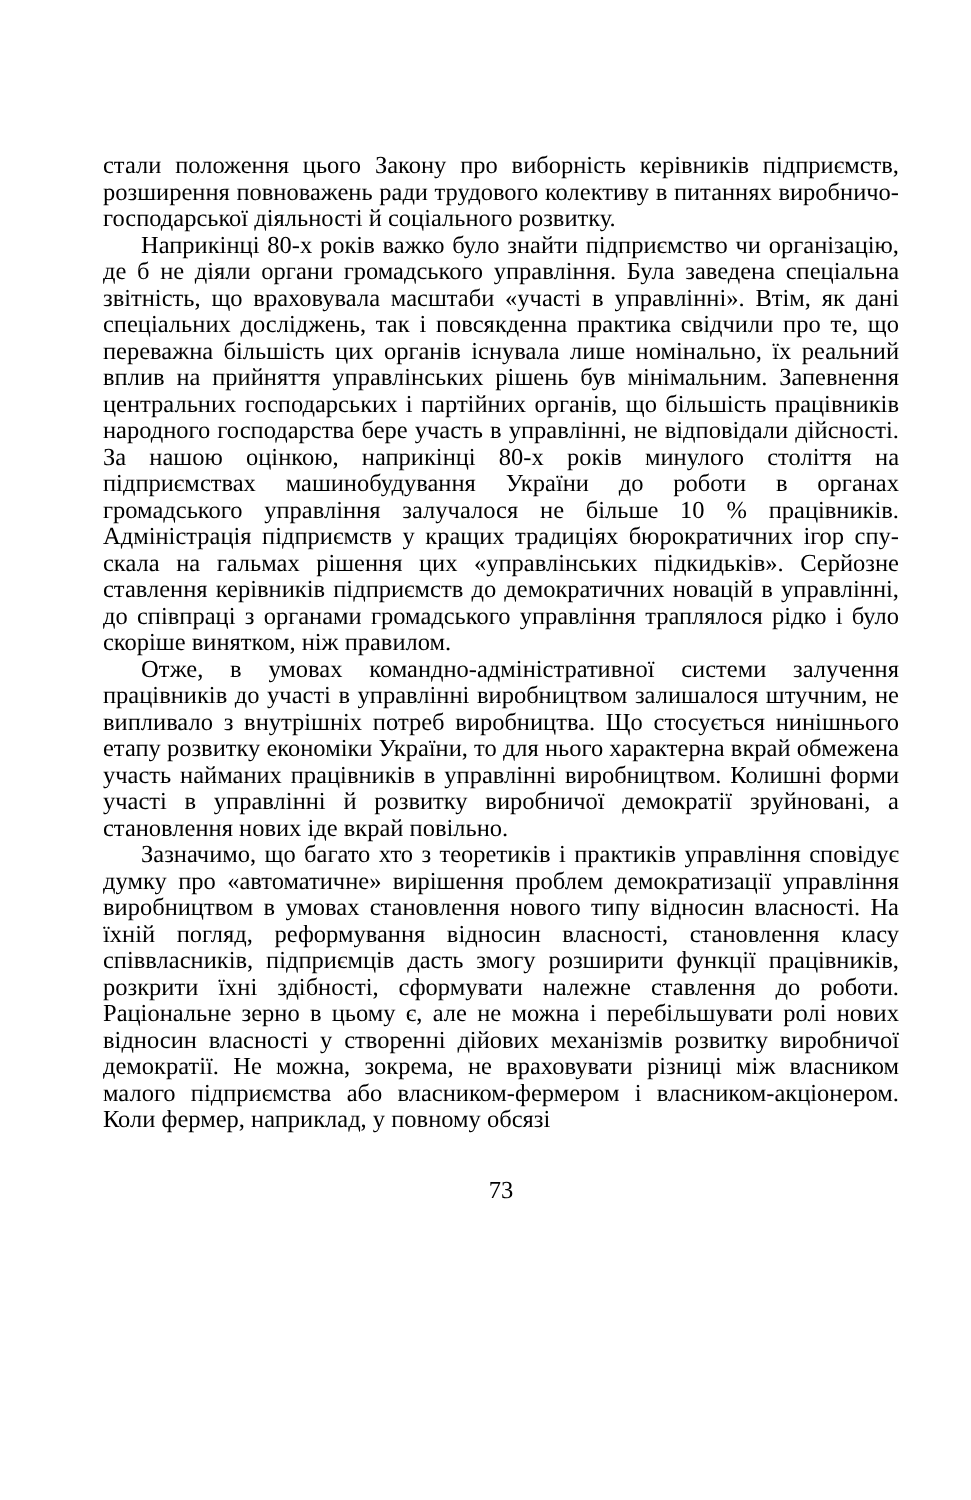стали положення цього Закону про виборність керівників підприємств, розширення повноважень ради трудового колективу в питаннях виробничо-господарської діяльності й соціального розвитку.
Наприкінці 80-х років важко було знайти підприємство чи організацію, де б не діяли органи громадського управління. Була заведена спеціальна звітність, що враховувала масштаби «участі в управлінні». Втім, як дані спеціальних досліджень, так і повсякденна практика свідчили про те, що переважна більшість цих органів існувала лише номінально, їх реальний вплив на прийняття управлінських рішень був мінімальним. Запевнення центральних господарських і партійних органів, що більшість працівників народного господарства бере участь в управлінні, не відповідали дійсності. За нашою оцінкою, наприкінці 80-х років минулого століття на підприємствах машинобудування України до роботи в органах громадського управління залучалося не більше 10 % працівників. Адміністрація підприємств у кращих традиціях бюрократичних ігор спу-скала на гальмах рішення цих «управлінських підкидьків». Серйозне ставлення керівників підприємств до демократичних новацій в управлінні, до співпраці з органами громадського управління траплялося рідко і було скоріше винятком, ніж правилом.
Отже, в умовах командно-адміністративної системи залучення працівників до участі в управлінні виробництвом залишалося штучним, не випливало з внутрішніх потреб виробництва. Що стосується нинішнього етапу розвитку економіки України, то для нього характерна вкрай обмежена участь найманих працівників в управлінні виробництвом. Колишні форми участі в управлінні й розвитку виробничої демократії зруйновані, а становлення нових іде вкрай повільно.
Зазначимо, що багато хто з теоретиків і практиків управління сповідує думку про «автоматичне» вирішення проблем демократизації управління виробництвом в умовах становлення нового типу відносин власності. На їхній погляд, реформування відносин власності, становлення класу співвласників, підприємців дасть змогу розширити функції працівників, розкрити їхні здібності, сформувати належне ставлення до роботи. Раціональне зерно в цьому є, але не можна і перебільшувати ролі нових відносин власності у створенні дійових механізмів розвитку виробничої демократії. Не можна, зокрема, не враховувати різниці між власником малого підприємства або власником-фермером і власником-акціонером. Коли фермер, наприклад, у повному обсязі
73